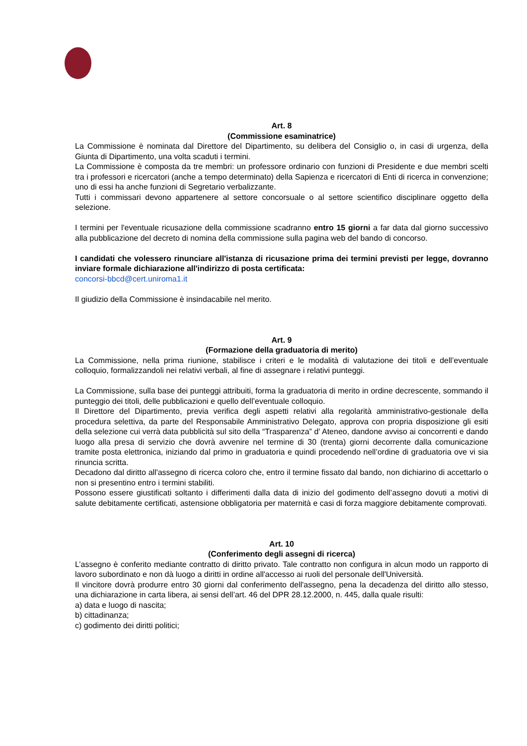Art. 8
(Commissione esaminatrice)
La Commissione è nominata dal Direttore del Dipartimento, su delibera del Consiglio o, in casi di urgenza, della Giunta di Dipartimento, una volta scaduti i termini.
La Commissione è composta da tre membri: un professore ordinario con funzioni di Presidente e due membri scelti tra i professori e ricercatori (anche a tempo determinato) della Sapienza e ricercatori di Enti di ricerca in convenzione; uno di essi ha anche funzioni di Segretario verbalizzante.
Tutti i commissari devono appartenere al settore concorsuale o al settore scientifico disciplinare oggetto della selezione.
I termini per l'eventuale ricusazione della commissione scadranno entro 15 giorni a far data dal giorno successivo alla pubblicazione del decreto di nomina della commissione sulla pagina web del bando di concorso.
I candidati che volessero rinunciare all'istanza di ricusazione prima dei termini previsti per legge, dovranno inviare formale dichiarazione all'indirizzo di posta certificata:
concorsi-bbcd@cert.uniroma1.it
Il giudizio della Commissione è insindacabile nel merito.
Art. 9
(Formazione della graduatoria di merito)
La Commissione, nella prima riunione, stabilisce i criteri e le modalità di valutazione dei titoli e dell’eventuale colloquio, formalizzandoli nei relativi verbali, al fine di assegnare i relativi punteggi.
La Commissione, sulla base dei punteggi attribuiti, forma la graduatoria di merito in ordine decrescente, sommando il punteggio dei titoli, delle pubblicazioni e quello dell’eventuale colloquio.
Il Direttore del Dipartimento, previa verifica degli aspetti relativi alla regolarità amministrativo-gestionale della procedura selettiva, da parte del Responsabile Amministrativo Delegato, approva con propria disposizione gli esiti della selezione cui verrà data pubblicità sul sito della “Trasparenza” d’ Ateneo, dandone avviso ai concorrenti e dando luogo alla presa di servizio che dovrà avvenire nel termine di 30 (trenta) giorni decorrente dalla comunicazione tramite posta elettronica, iniziando dal primo in graduatoria e quindi procedendo nell’ordine di graduatoria ove vi sia rinuncia scritta.
Decadono dal diritto all'assegno di ricerca coloro che, entro il termine fissato dal bando, non dichiarino di accettarlo o non si presentino entro i termini stabiliti.
Possono essere giustificati soltanto i differimenti dalla data di inizio del godimento dell’assegno dovuti a motivi di salute debitamente certificati, astensione obbligatoria per maternità e casi di forza maggiore debitamente comprovati.
Art. 10
(Conferimento degli assegni di ricerca)
L’assegno è conferito mediante contratto di diritto privato. Tale contratto non configura in alcun modo un rapporto di lavoro subordinato e non dà luogo a diritti in ordine all'accesso ai ruoli del personale dell'Università.
Il vincitore dovrà produrre entro 30 giorni dal conferimento dell'assegno, pena la decadenza del diritto allo stesso, una dichiarazione in carta libera, ai sensi dell’art. 46 del DPR 28.12.2000, n. 445, dalla quale risulti:
a) data e luogo di nascita;
b) cittadinanza;
c) godimento dei diritti politici;